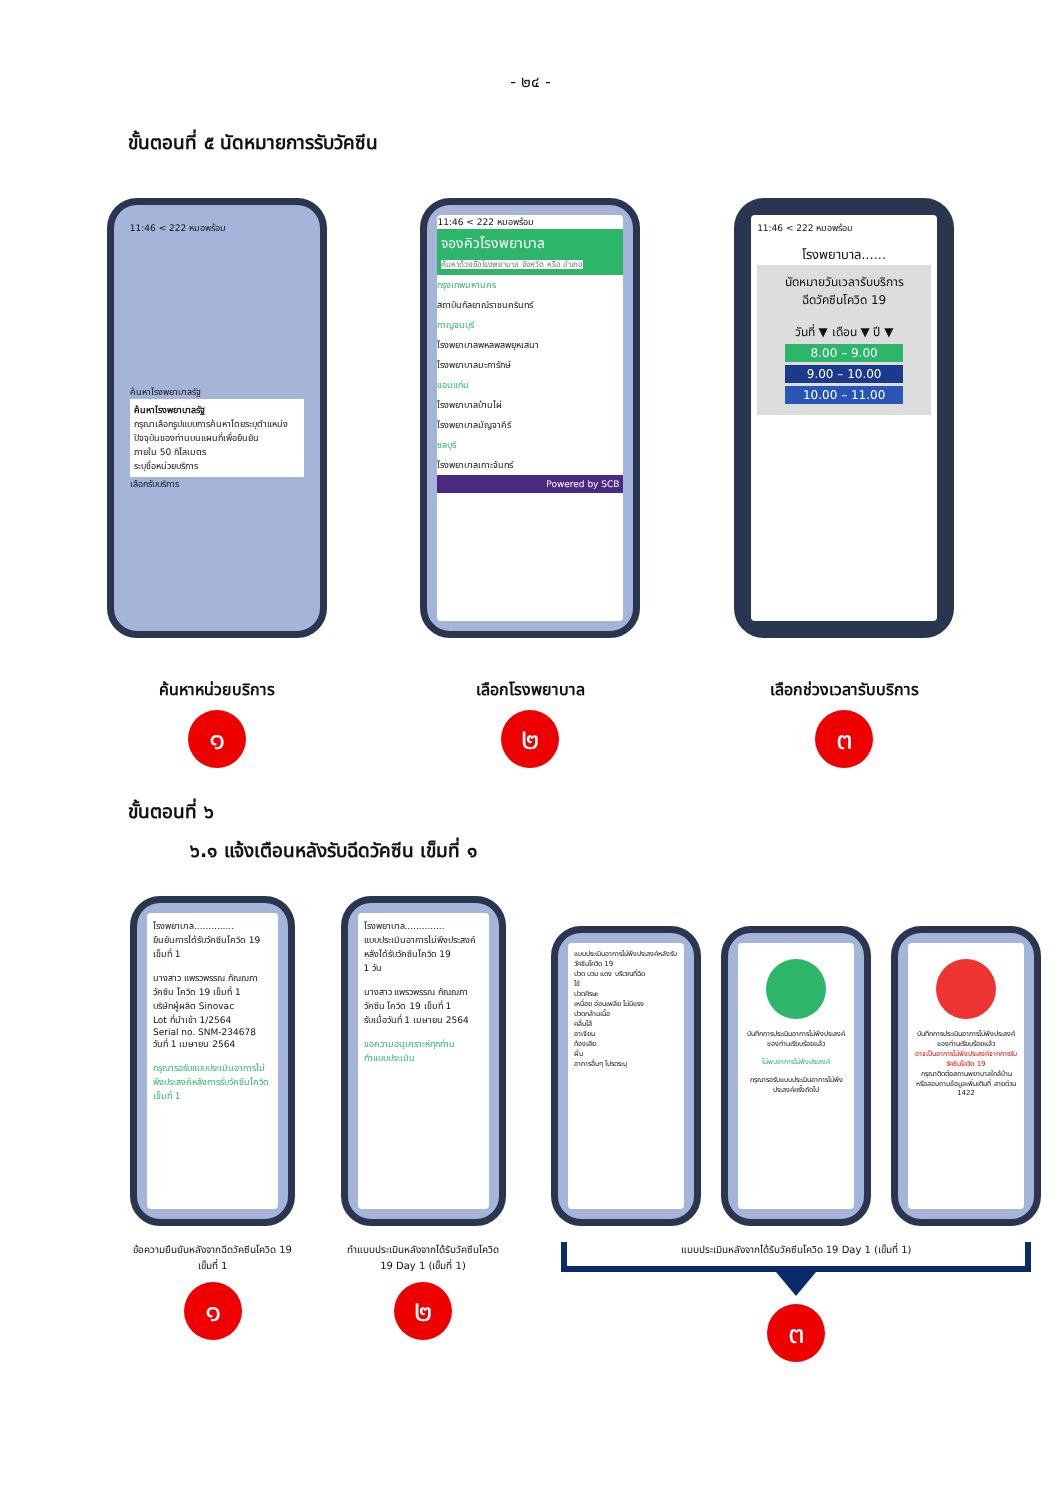- ๒๔ -
ขั้นตอนที่ ๕ นัดหมายการรับวัคซีน
11:46 < 222 หมอพร้อม
ค้นหาโรงพยาบาลรัฐ
ค้นหาโรงพยาบาลรัฐ
กรุณาเลือกรูปแบบการค้นหาโดยระบุตำแหน่งปัจจุบันของท่านบนแผนที่เพื่อยืนยัน
ภายใน 50 กิโลเมตร
ระบุชื่อหน่วยบริการ
เลือกรับบริการ
ค้นหาหน่วยบริการ
๑
11:46 < 222 หมอพร้อม
จองคิวโรงพยาบาล
ค้นหาด้วยชื่อโรงพยาบาล จังหวัด หรือ อำเภอ
กรุงเทพมหานคร
สถาบันกัลยาณ์ราชนครินทร์
กาญจนบุรี
โรงพยาบาลพหลพลพยุหเสนา
โรงพยาบาลมะการักษ์
ขอนแก่น
โรงพยาบาลบ้านไผ่
โรงพยาบาลมัญจาคีรี
ชลบุรี
โรงพยาบาลเกาะจันทร์
Powered by SCB
เลือกโรงพยาบาล
๒
11:46 < 222 หมอพร้อม
โรงพยาบาล......
นัดหมายวันเวลารับบริการ
ฉีดวัคซีนโควิด 19
วันที่ ▼ เดือน ▼ ปี ▼
8.00 – 9.00
9.00 – 10.00
10.00 – 11.00
เลือกช่วงเวลารับบริการ
๓
ขั้นตอนที่ ๖
๖.๑ แจ้งเตือนหลังรับฉีดวัคซีน เข็มที่ ๑
โรงพยาบาล..............
ยืนยันการได้รับวัคซีนโควิด 19 เข็มที่ 1
นางสาว แพรวพรรณ กัณฌภา
วัคซีน โควิด 19 เข็มที่ 1
บริษัทผู้ผลิต Sinovac
Lot ที่นำเข้า 1/2564
Serial no. SNM-234678
วันที่ 1 เมษายน 2564
กรุณารอรับแบบประเมินอาการไม่พึงประสงค์หลังการรับวัคซีนโควิด เข็มที่ 1
ข้อความยืนยันหลังจากฉีดวัคซีนโควิด 19 เข็มที่ 1
๑
โรงพยาบาล..............
แบบประเมินอาการไม่พึงประสงค์หลังได้รับวัคซีนโควิด 19
1 วัน
นางสาว แพรวพรรณ กัณฌภา
วัคซีน โควิด 19 เข็มที่ 1
รับเมื่อวันที่ 1 เมษายน 2564
ขอความอนุเคราะห์ทุกท่าน
ทำแบบประเมิน
ทำแบบประเมินหลังจากได้รับวัคซีนโควิด 19 Day 1 (เข็มที่ 1)
๒
แบบประเมินอาการไม่พึงประสงค์หลังรับวัคซีนโควิด 19
ปวด บวม แดง บริเวณที่ฉีด
ไข้
ปวดศีรษะ
เหนื่อย อ่อนเพลีย ไม่มีแรง
ปวดกล้ามเนื้อ
คลื่นไส้
อาเจียน
ท้องเสีย
ผื่น
อาการอื่นๆ โปรดระบุ
บันทึกการประเมินอาการไม่พึงประสงค์ของท่านเรียบร้อยแล้ว
ไม่พบอาการไม่พึงประสงค์
กรุณารอรับแบบประเมินอาการไม่พึงประสงค์ครั้งถัดไป
บันทึกการประเมินอาการไม่พึงประสงค์ของท่านเรียบร้อยแล้ว
อาจเป็นอาการไม่พึงประสงค์จากการรับวัคซีนโควิด 19
กรุณาติดต่อสถานพยาบาลใกล้บ้าน หรือสอบถามข้อมูลเพิ่มเติมที่ สายด่วน 1422
แบบประเมินหลังจากได้รับวัคซีนโควิด 19 Day 1 (เข็มที่ 1)
๓